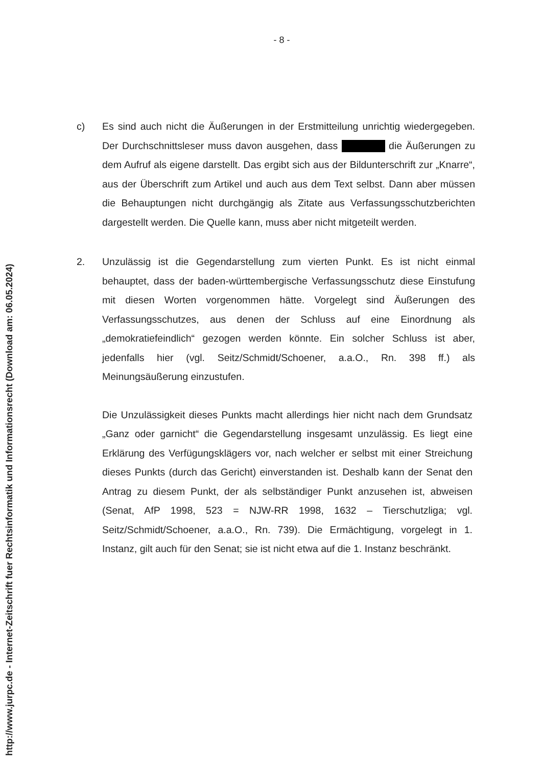- 8 -
c) Es sind auch nicht die Äußerungen in der Erstmitteilung unrichtig wiedergegeben. Der Durchschnittsleser muss davon ausgehen, dass die Äußerungen zu dem Aufruf als eigene darstellt. Das ergibt sich aus der Bildunterschrift zur „Knarre“, aus der Überschrift zum Artikel und auch aus dem Text selbst. Dann aber müssen die Behauptungen nicht durchgängig als Zitate aus Verfassungsschutzberichten dargestellt werden. Die Quelle kann, muss aber nicht mitgeteilt werden.
2. Unzulässig ist die Gegendarstellung zum vierten Punkt. Es ist nicht einmal behauptet, dass der baden-württembergische Verfassungsschutz diese Einstufung mit diesen Worten vorgenommen hätte. Vorgelegt sind Äußerungen des Verfassungsschutzes, aus denen der Schluss auf eine Einordnung als „demokratiefeindlich“ gezogen werden könnte. Ein solcher Schluss ist aber, jedenfalls hier (vgl. Seitz/Schmidt/Schoener, a.a.O., Rn. 398 ff.) als Meinungsäußerung einzustufen.
Die Unzulässigkeit dieses Punkts macht allerdings hier nicht nach dem Grundsatz „Ganz oder garnicht“ die Gegendarstellung insgesamt unzulässig. Es liegt eine Erklärung des Verfügungsklägers vor, nach welcher er selbst mit einer Streichung dieses Punkts (durch das Gericht) einverstanden ist. Deshalb kann der Senat den Antrag zu diesem Punkt, der als selbständiger Punkt anzusehen ist, abweisen (Senat, AfP 1998, 523 = NJW-RR 1998, 1632 – Tierschutzliga; vgl. Seitz/Schmidt/Schoener, a.a.O., Rn. 739). Die Ermächtigung, vorgelegt in 1. Instanz, gilt auch für den Senat; sie ist nicht etwa auf die 1. Instanz beschränkt.
http://www.jurpc.de - Internet-Zeitschrift fuer Rechtsinformatik und Informationsrecht (Download am: 06.05.2024)